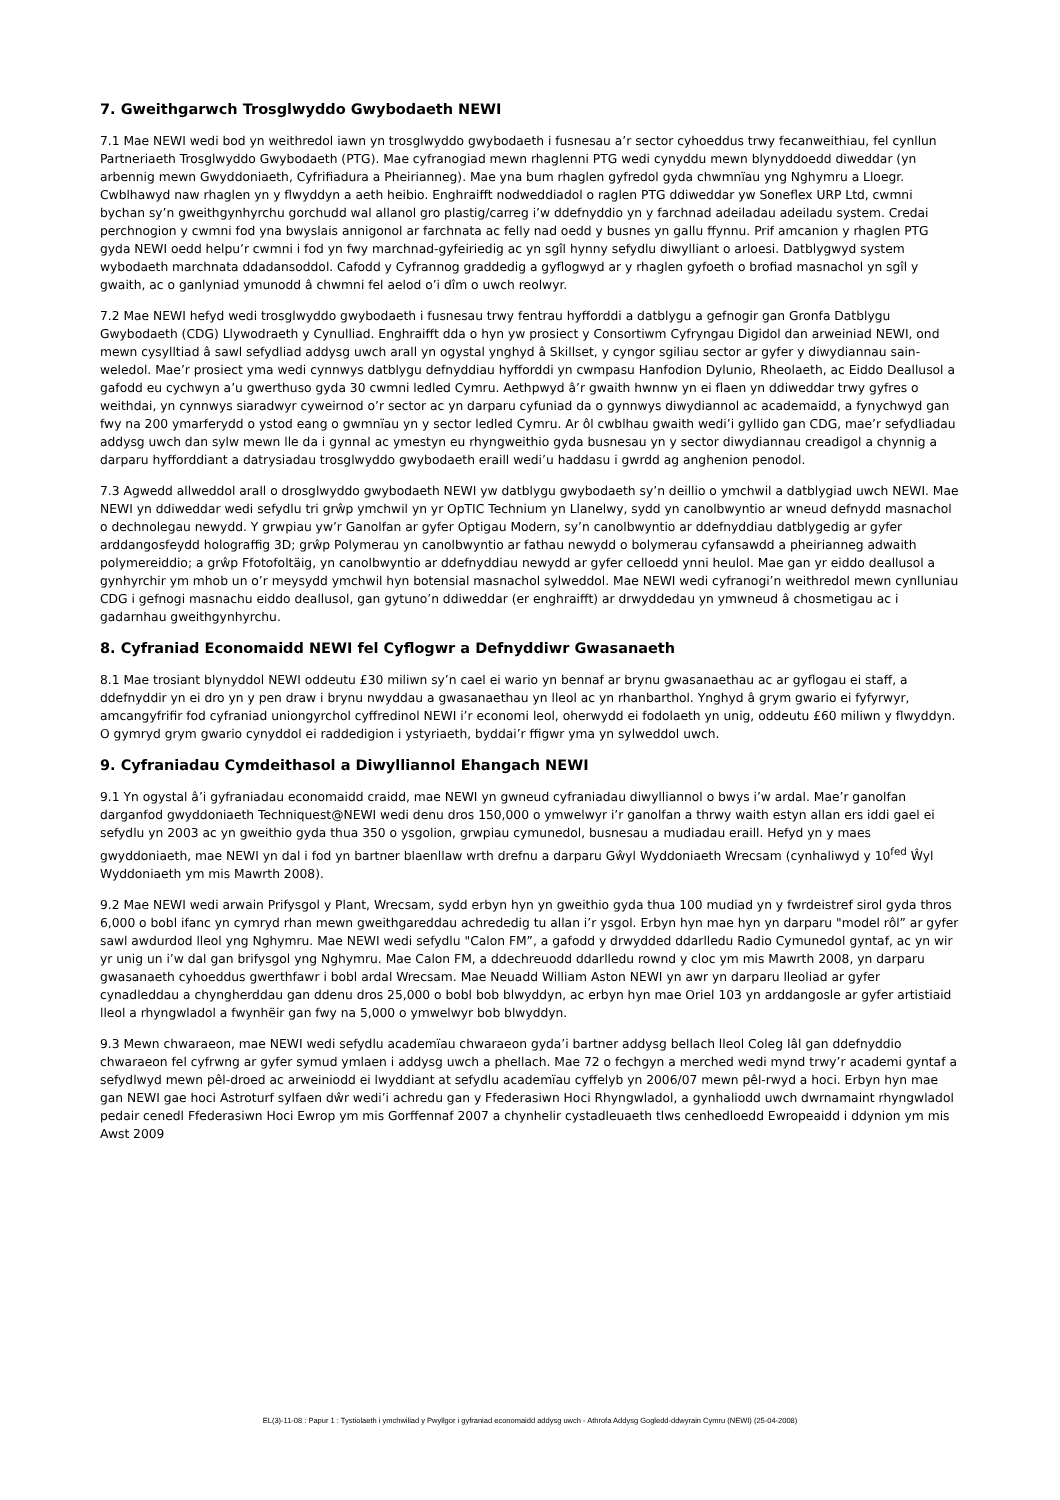7. Gweithgarwch Trosglwyddo Gwybodaeth NEWI
7.1 Mae NEWI wedi bod yn weithredol iawn yn trosglwyddo gwybodaeth i fusnesau a’r sector cyhoeddus trwy fecanweithiau, fel cynllun Partneriaeth Trosglwyddo Gwybodaeth (PTG). Mae cyfranogiad mewn rhaglenni PTG wedi cynyddu mewn blynyddoedd diweddar (yn arbennig mewn Gwyddoniaeth, Cyfrifiadura a Pheirianneg). Mae yna bum rhaglen gyfredol gyda chwmnïau yng Nghymru a Lloegr. Cwblhawyd naw rhaglen yn y flwyddyn a aeth heibio. Enghraifft nodweddiadol o raglen PTG ddiweddar yw Soneflex URP Ltd, cwmni bychan sy’n gweithgynhyrchu gorchudd wal allanol gro plastig/carreg i’w ddefnyddio yn y farchnad adeiladau adeiladu system. Credai perchnogion y cwmni fod yna bwyslais annigonol ar farchnata ac felly nad oedd y busnes yn gallu ffynnu. Prif amcanion y rhaglen PTG gyda NEWI oedd helpu’r cwmni i fod yn fwy marchnad-gyfeiriedig ac yn sgîl hynny sefydlu diwylliant o arloesi. Datblygwyd system wybodaeth marchnata ddadansoddol. Cafodd y Cyfrannog graddedig a gyflogwyd ar y rhaglen gyfoeth o brofiad masnachol yn sgîl y gwaith, ac o ganlyniad ymunodd â chwmni fel aelod o’i dîm o uwch reolwyr.
7.2 Mae NEWI hefyd wedi trosglwyddo gwybodaeth i fusnesau trwy fentrau hyfforddi a datblygu a gefnogir gan Gronfa Datblygu Gwybodaeth (CDG) Llywodraeth y Cynulliad. Enghraifft dda o hyn yw prosiect y Consortiwm Cyfryngau Digidol dan arweiniad NEWI, ond mewn cysylltiad â sawl sefydliad addysg uwch arall yn ogystal ynghyd â Skillset, y cyngor sgiliau sector ar gyfer y diwydiannau sain-weledol. Mae’r prosiect yma wedi cynnwys datblygu defnyddiau hyfforddi yn cwmpasu Hanfodion Dylunio, Rheolaeth, ac Eiddo Deallusol a gafodd eu cychwyn a’u gwerthuso gyda 30 cwmni ledled Cymru. Aethpwyd â’r gwaith hwnnw yn ei flaen yn ddiweddar trwy gyfres o weithdai, yn cynnwys siaradwyr cyweirnod o’r sector ac yn darparu cyfuniad da o gynnwys diwydiannol ac academaidd, a fynychwyd gan fwy na 200 ymarferydd o ystod eang o gwmnïau yn y sector ledled Cymru. Ar ôl cwblhau gwaith wedi’i gyllido gan CDG, mae’r sefydliadau addysg uwch dan sylw mewn lle da i gynnal ac ymestyn eu rhyngweithio gyda busnesau yn y sector diwydiannau creadigol a chynnig a darparu hyfforddiant a datrysiadau trosglwyddo gwybodaeth eraill wedi’u haddasu i gwrdd ag anghenion penodol.
7.3 Agwedd allweddol arall o drosglwyddo gwybodaeth NEWI yw datblygu gwybodaeth sy’n deillio o ymchwil a datblygiad uwch NEWI. Mae NEWI yn ddiweddar wedi sefydlu tri grŵp ymchwil yn yr OpTIC Technium yn Llanelwy, sydd yn canolbwyntio ar wneud defnydd masnachol o dechnolegau newydd. Y grwpiau yw’r Ganolfan ar gyfer Optigau Modern, sy’n canolbwyntio ar ddefnyddiau datblygedig ar gyfer arddangosfeydd holograffig 3D; grŵp Polymerau yn canolbwyntio ar fathau newydd o bolymerau cyfansawdd a pheirianneg adwaith polymereiddio; a grŵp Ffotofoltäig, yn canolbwyntio ar ddefnyddiau newydd ar gyfer celloedd ynni heulol. Mae gan yr eiddo deallusol a gynhyrchir ym mhob un o’r meysydd ymchwil hyn botensial masnachol sylweddol. Mae NEWI wedi cyfranogi’n weithredol mewn cynlluniau CDG i gefnogi masnachu eiddo deallusol, gan gytuno’n ddiweddar (er enghraifft) ar drwyddedau yn ymwneud â chosmetigau ac i gadarnhau gweithgynhyrchu.
8. Cyfraniad Economaidd NEWI fel Cyflogwr a Defnyddiwr Gwasanaeth
8.1 Mae trosiant blynyddol NEWI oddeutu £30 miliwn sy’n cael ei wario yn bennaf ar brynu gwasanaethau ac ar gyflogau ei staff, a ddefnyddir yn ei dro yn y pen draw i brynu nwyddau a gwasanaethau yn lleol ac yn rhanbarthol. Ynghyd â grym gwario ei fyfyrwyr, amcangyfrifir fod cyfraniad uniongyrchol cyffredinol NEWI i’r economi leol, oherwydd ei fodolaeth yn unig, oddeutu £60 miliwn y flwyddyn. O gymryd grym gwario cynyddol ei raddedigion i ystyriaeth, byddai’r ffigwr yma yn sylweddol uwch.
9. Cyfraniadau Cymdeithasol a Diwylliannol Ehangach NEWI
9.1 Yn ogystal â’i gyfraniadau economaidd craidd, mae NEWI yn gwneud cyfraniadau diwylliannol o bwys i’w ardal. Mae’r ganolfan darganfod gwyddoniaeth Techniquest@NEWI wedi denu dros 150,000 o ymwelwyr i’r ganolfan a thrwy waith estyn allan ers iddi gael ei sefydlu yn 2003 ac yn gweithio gyda thua 350 o ysgolion, grwpiau cymunedol, busnesau a mudiadau eraill. Hefyd yn y maes gwyddoniaeth, mae NEWI yn dal i fod yn bartner blaenllaw wrth drefnu a darparu Gŵyl Wyddoniaeth Wrecsam (cynhaliwyd y 10<sup>fed</sup> Ŵyl Wyddoniaeth ym mis Mawrth 2008).
9.2 Mae NEWI wedi arwain Prifysgol y Plant, Wrecsam, sydd erbyn hyn yn gweithio gyda thua 100 mudiad yn y fwrdeistref sirol gyda thros 6,000 o bobl ifanc yn cymryd rhan mewn gweithgareddau achrededig tu allan i’r ysgol. Erbyn hyn mae hyn yn darparu "model rôl” ar gyfer sawl awdurdod lleol yng Nghymru. Mae NEWI wedi sefydlu "Calon FM”, a gafodd y drwydded ddarlledu Radio Cymunedol gyntaf, ac yn wir yr unig un i’w dal gan brifysgol yng Nghymru. Mae Calon FM, a ddechreuodd ddarlledu rownd y cloc ym mis Mawrth 2008, yn darparu gwasanaeth cyhoeddus gwerthfawr i bobl ardal Wrecsam. Mae Neuadd William Aston NEWI yn awr yn darparu lleoliad ar gyfer cynadleddau a chyngherddau gan ddenu dros 25,000 o bobl bob blwyddyn, ac erbyn hyn mae Oriel 103 yn arddangosle ar gyfer artistiaid lleol a rhyngwladol a fwynhëir gan fwy na 5,000 o ymwelwyr bob blwyddyn.
9.3 Mewn chwaraeon, mae NEWI wedi sefydlu academïau chwaraeon gyda’i bartner addysg bellach lleol Coleg Iâl gan ddefnyddio chwaraeon fel cyfrwng ar gyfer symud ymlaen i addysg uwch a phellach. Mae 72 o fechgyn a merched wedi mynd trwy’r academi gyntaf a sefydlwyd mewn pêl-droed ac arweiniodd ei lwyddiant at sefydlu academïau cyffelyb yn 2006/07 mewn pêl-rwyd a hoci. Erbyn hyn mae gan NEWI gae hoci Astroturf sylfaen dŵr wedi’i achredu gan y Ffederasiwn Hoci Rhyngwladol, a gynhaliodd uwch dwrnamaint rhyngwladol pedair cenedl Ffederasiwn Hoci Ewrop ym mis Gorffennaf 2007 a chynhelir cystadleuaeth tlws cenhedloedd Ewropeaidd i ddynion ym mis Awst 2009
EL(3)-11-08 : Papur 1 : Tystiolaeth i ymchwiliad y Pwyllgor i gyfraniad economaidd addysg uwch - Athrofa Addysg Gogledd-ddwyrain Cymru (NEWI) (25-04-2008)